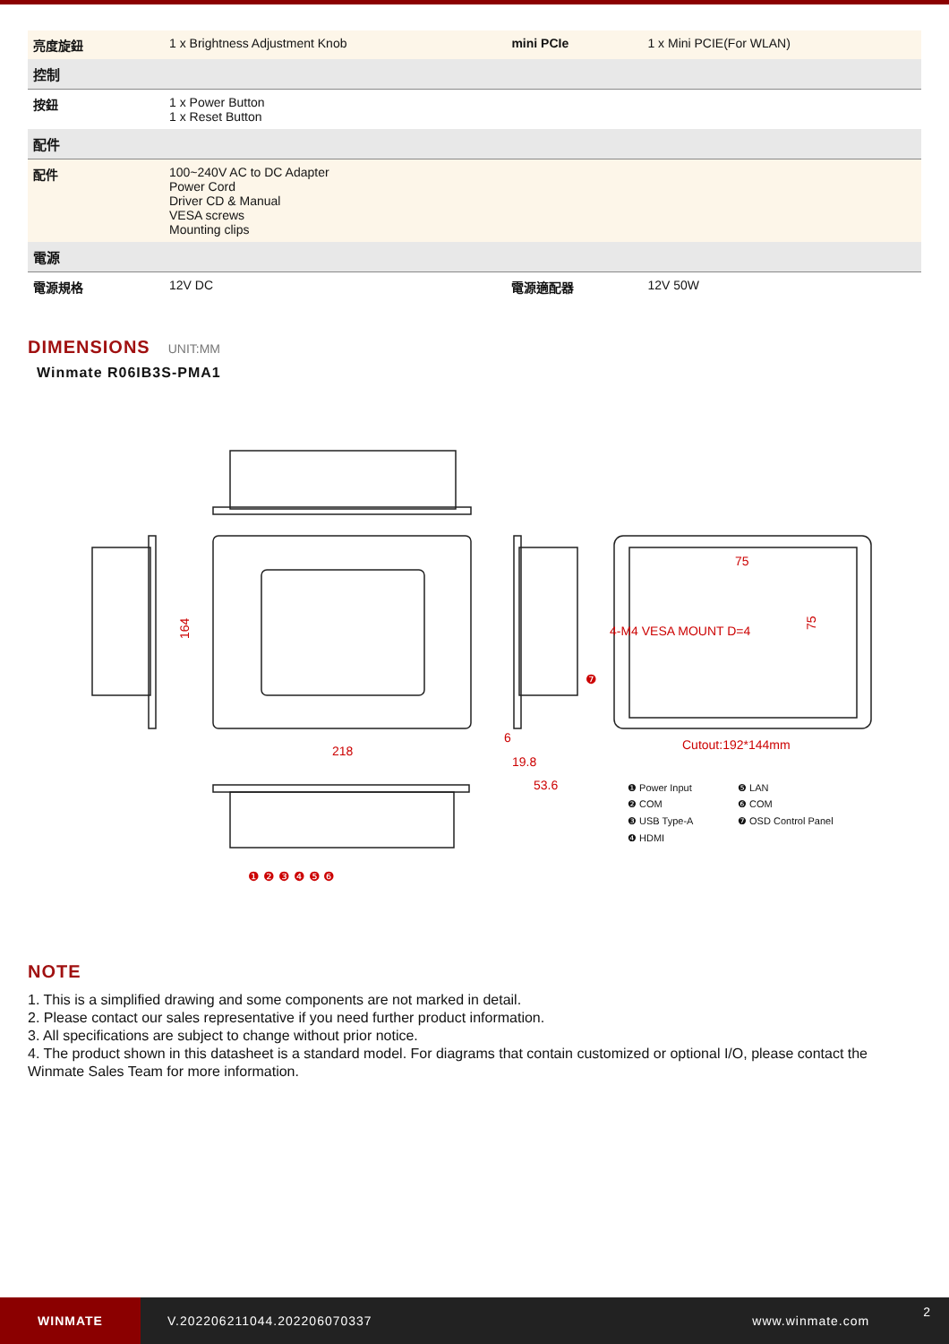| 亮度旋鈕 | 1 x Brightness Adjustment Knob | mini PCIe | 1 x Mini PCIE(For WLAN) |
| 控制 | | | |
| 按鈕 | 1 x Power Button 1 x Reset Button | | |
| 配件 | | | |
| 配件 | 100~240V AC to DC Adapter Power Cord Driver CD & Manual VESA screws Mounting clips | | |
| 電源 | | | |
| 電源規格 | 12V DC | 電源適配器 | 12V 50W |
DIMENSIONS UNIT:MM
Winmate R06IB3S-PMA1
218
164
53.6
19.8
6
75
4-M4 VESA MOUNT D=4
75
Cutout:192*144mm
❶ ❷ ❸ ❹ ❺ ❻
❼
❶ Power Input
❷ COM
❸ USB Type-A
❹ HDMI
❺ LAN
❻ COM
❼ OSD Control Panel
NOTE
1. This is a simplified drawing and some components are not marked in detail.
2. Please contact our sales representative if you need further product information.
3. All specifications are subject to change without prior notice.
4. The product shown in this datasheet is a standard model. For diagrams that contain customized or optional I/O, please contact the Winmate Sales Team for more information.
WINMATE
V.202206211044.202206070337 www.winmate.com
2